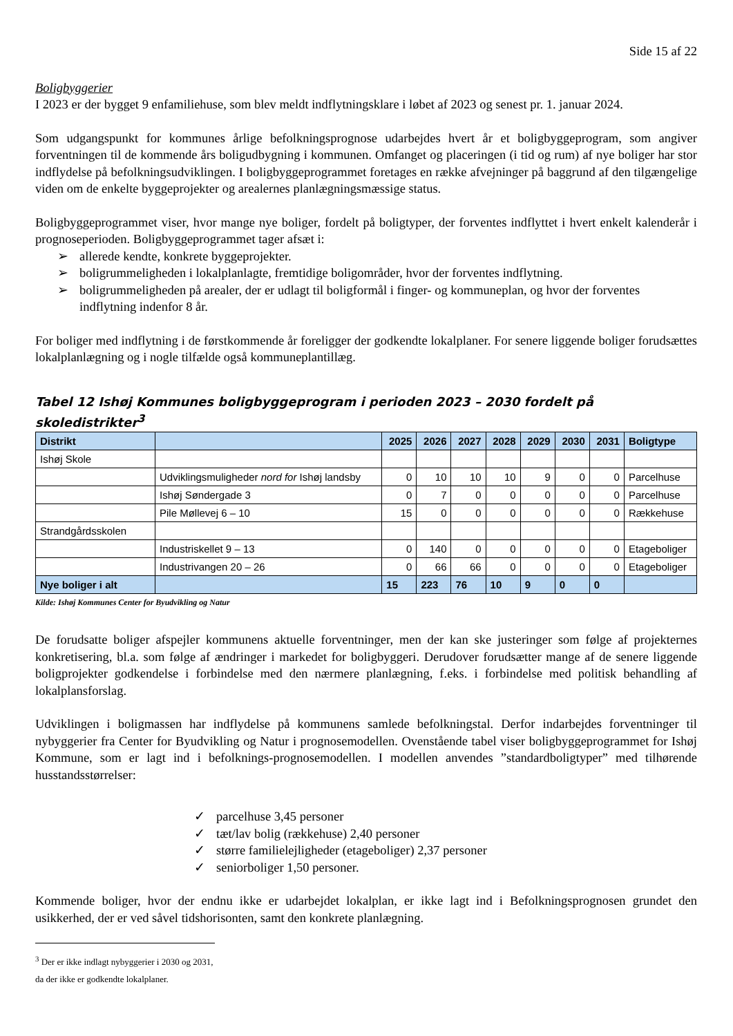Side 15 af 22
Boligbyggerier
I 2023 er der bygget 9 enfamiliehuse, som blev meldt indflytningsklare i løbet af 2023 og senest pr. 1. januar 2024.
Som udgangspunkt for kommunes årlige befolkningsprognose udarbejdes hvert år et boligbyggeprogram, som angiver forventningen til de kommende års boligudbygning i kommunen. Omfanget og placeringen (i tid og rum) af nye boliger har stor indflydelse på befolkningsudviklingen. I boligbyggeprogrammet foretages en række afvejninger på baggrund af den tilgængelige viden om de enkelte byggeprojekter og arealernes planlægningsmæssige status.
Boligbyggeprogrammet viser, hvor mange nye boliger, fordelt på boligtyper, der forventes indflyttet i hvert enkelt kalenderår i prognoseperioden. Boligbyggeprogrammet tager afsæt i:
➢ allerede kendte, konkrete byggeprojekter.
➢ boligrummeligheden i lokalplanlagte, fremtidige boligområder, hvor der forventes indflytning.
➢ boligrummeligheden på arealer, der er udlagt til boligformål i finger- og kommuneplan, og hvor der forventes indflytning indenfor 8 år.
For boliger med indflytning i de førstkommende år foreligger der godkendte lokalplaner. For senere liggende boliger forudsættes lokalplanlægning og i nogle tilfælde også kommuneplantillæg.
Tabel 12 Ishøj Kommunes boligbyggeprogram i perioden 2023 – 2030 fordelt på skoledistrikter<sup>3</sup>
| Distrikt | | 2025 | 2026 | 2027 | 2028 | 2029 | 2030 | 2031 | Boligtype |
| --- | --- | --- | --- | --- | --- | --- | --- | --- | --- |
| Ishøj Skole | | | | | | | | | |
| | Udviklingsmuligheder nord for Ishøj landsby | 0 | 10 | 10 | 10 | 9 | 0 | 0 | Parcelhuse |
| | Ishøj Søndergade 3 | 0 | 7 | 0 | 0 | 0 | 0 | 0 | Parcelhuse |
| | Pile Møllevej 6 – 10 | 15 | 0 | 0 | 0 | 0 | 0 | 0 | Rækkehuse |
| Strandgårdsskolen | | | | | | | | | |
| | Industriskellet 9 – 13 | 0 | 140 | 0 | 0 | 0 | 0 | 0 | Etageboliger |
| | Industrivangen 20 – 26 | 0 | 66 | 66 | 0 | 0 | 0 | 0 | Etageboliger |
| Nye boliger i alt | | 15 | 223 | 76 | 10 | 9 | 0 | 0 | |
Kilde: Ishøj Kommunes Center for Byudvikling og Natur
De forudsatte boliger afspejler kommunens aktuelle forventninger, men der kan ske justeringer som følge af projekternes konkretisering, bl.a. som følge af ændringer i markedet for boligbyggeri. Derudover forudsætter mange af de senere liggende boligprojekter godkendelse i forbindelse med den nærmere planlægning, f.eks. i forbindelse med politisk behandling af lokalplansforslag.
Udviklingen i boligmassen har indflydelse på kommunens samlede befolkningstal. Derfor indarbejdes forventninger til nybyggerier fra Center for Byudvikling og Natur i prognosemodellen. Ovenstående tabel viser boligbyggeprogrammet for Ishøj Kommune, som er lagt ind i befolknings-prognosemodellen. I modellen anvendes ”standardboligtyper” med tilhørende husstandsstørrelser:
✓ parcelhuse 3,45 personer
✓ tæt/lav bolig (rækkehuse) 2,40 personer
✓ større familielejligheder (etageboliger) 2,37 personer
✓ seniorboliger 1,50 personer.
Kommende boliger, hvor der endnu ikke er udarbejdet lokalplan, er ikke lagt ind i Befolkningsprognosen grundet den usikkerhed, der er ved såvel tidshorisonten, samt den konkrete planlægning.
<sup>3</sup> Der er ikke indlagt nybyggerier i 2030 og 2031, da der ikke er godkendte lokalplaner.